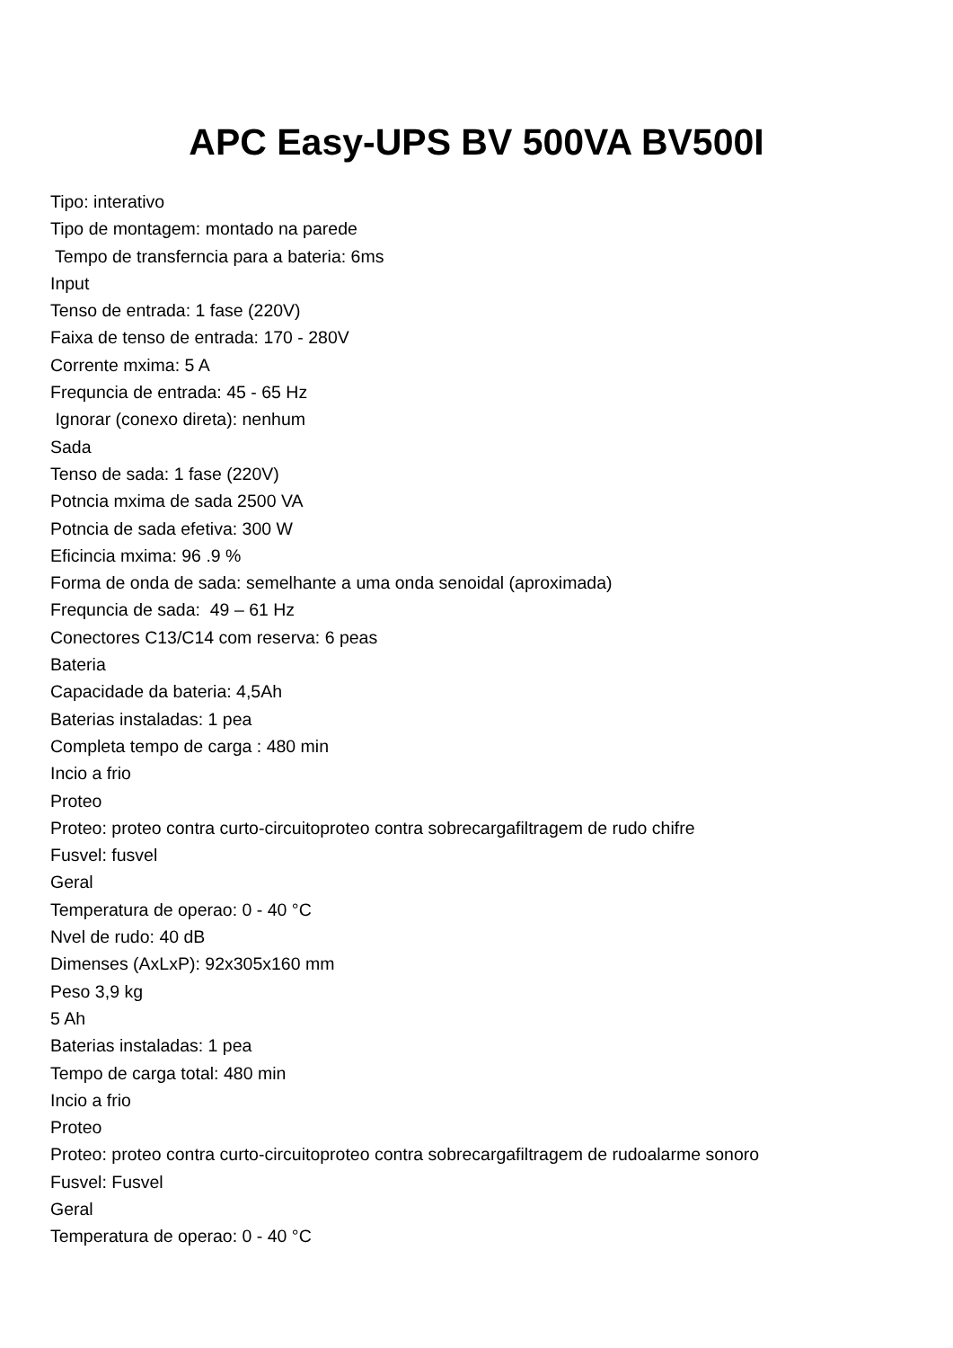APC Easy-UPS BV 500VA BV500I
Tipo: interativo
Tipo de montagem: montado na parede
Tempo de transferncia para a bateria: 6ms
Input
Tenso de entrada: 1 fase (220V)
Faixa de tenso de entrada: 170 - 280V
Corrente mxima: 5 A
Frequncia de entrada: 45 - 65 Hz
Ignorar (conexo direta): nenhum
Sada
Tenso de sada: 1 fase (220V)
Potncia mxima de sada 2500 VA
Potncia de sada efetiva: 300 W
Eficincia mxima: 96 .9 %
Forma de onda de sada: semelhante a uma onda senoidal (aproximada)
Frequncia de sada: 49 – 61 Hz
Conectores C13/C14 com reserva: 6 peas
Bateria
Capacidade da bateria: 4,5Ah
Baterias instaladas: 1 pea
Completa tempo de carga : 480 min
Incio a frio
Proteo
Proteo: proteo contra curto-circuitoproteo contra sobrecargafiltragem de rudo chifre
Fusvel: fusvel
Geral
Temperatura de operao: 0 - 40 °C
Nvel de rudo: 40 dB
Dimenses (AxLxP): 92x305x160 mm
Peso 3,9 kg
5 Ah
Baterias instaladas: 1 pea
Tempo de carga total: 480 min
Incio a frio
Proteo
Proteo: proteo contra curto-circuitoproteo contra sobrecargafiltragem de rudoalarme sonoro
Fusvel: Fusvel
Geral
Temperatura de operao: 0 - 40 °C